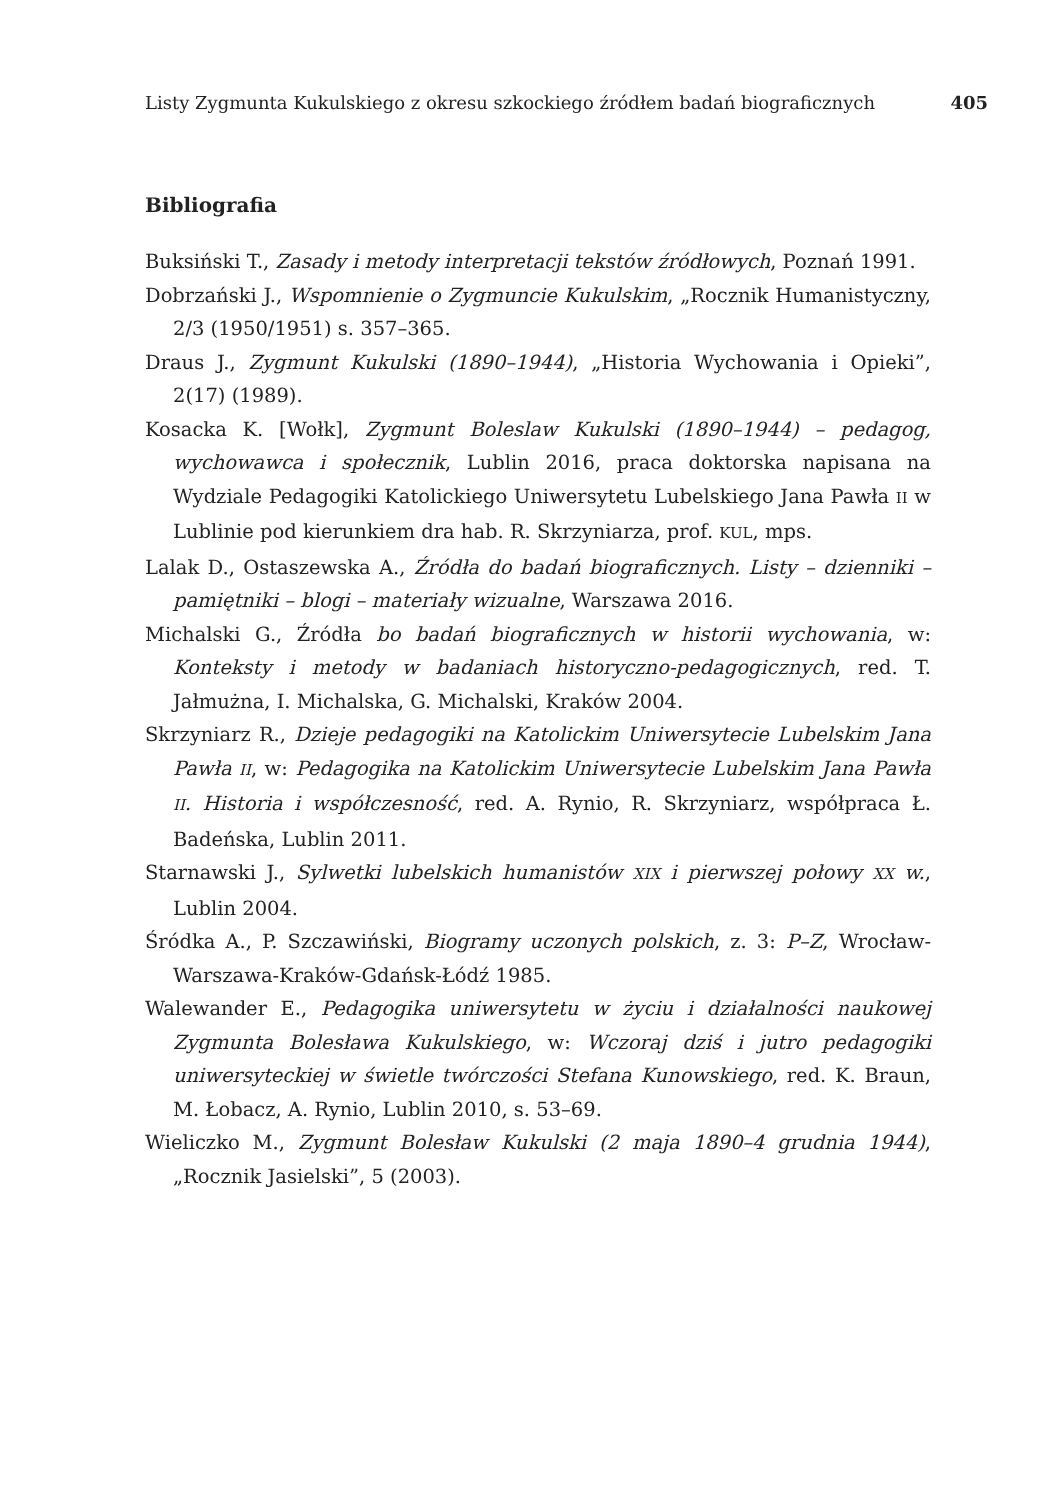Listy Zygmunta Kukulskiego z okresu szkockiego źródłem badań biograficznych 405
Bibliografia
Buksiński T., Zasady i metody interpretacji tekstów źródłowych, Poznań 1991.
Dobrzański J., Wspomnienie o Zygmuncie Kukulskim, „Rocznik Humanistyczny, 2/3 (1950/1951) s. 357–365.
Draus J., Zygmunt Kukulski (1890–1944), „Historia Wychowania i Opieki”, 2(17) (1989).
Kosacka K. [Wołk], Zygmunt Boleslaw Kukulski (1890–1944) – pedagog, wychowawca i społecznik, Lublin 2016, praca doktorska napisana na Wydziale Pedagogiki Katolickiego Uniwersytetu Lubelskiego Jana Pawła II w Lublinie pod kierunkiem dra hab. R. Skrzyniarza, prof. KUL, mps.
Lalak D., Ostaszewska A., Źródła do badań biograficznych. Listy – dzienniki – pamiętniki – blogi – materiały wizualne, Warszawa 2016.
Michalski G., Źródła bo badań biograficznych w historii wychowania, w: Konteksty i metody w badaniach historyczno-pedagogicznych, red. T. Jałmużna, I. Michalska, G. Michalski, Kraków 2004.
Skrzyniarz R., Dzieje pedagogiki na Katolickim Uniwersytecie Lubelskim Jana Pawła II, w: Pedagogika na Katolickim Uniwersytecie Lubelskim Jana Pawła II. Historia i współczesność, red. A. Rynio, R. Skrzyniarz, współpraca Ł. Badeńska, Lublin 2011.
Starnawski J., Sylwetki lubelskich humanistów XIX i pierwszej połowy XX w., Lublin 2004.
Śródka A., P. Szczawiński, Biogramy uczonych polskich, z. 3: P–Z, Wrocław-Warszawa-Kraków-Gdańsk-Łódź 1985.
Walewander E., Pedagogika uniwersytetu w życiu i działalności naukowej Zygmunta Bolesława Kukulskiego, w: Wczoraj dziś i jutro pedagogiki uniwersyteckiej w świetle twórczości Stefana Kunowskiego, red. K. Braun, M. Łobacz, A. Rynio, Lublin 2010, s. 53–69.
Wieliczko M., Zygmunt Bolesław Kukulski (2 maja 1890–4 grudnia 1944), „Rocznik Jasielski”, 5 (2003).